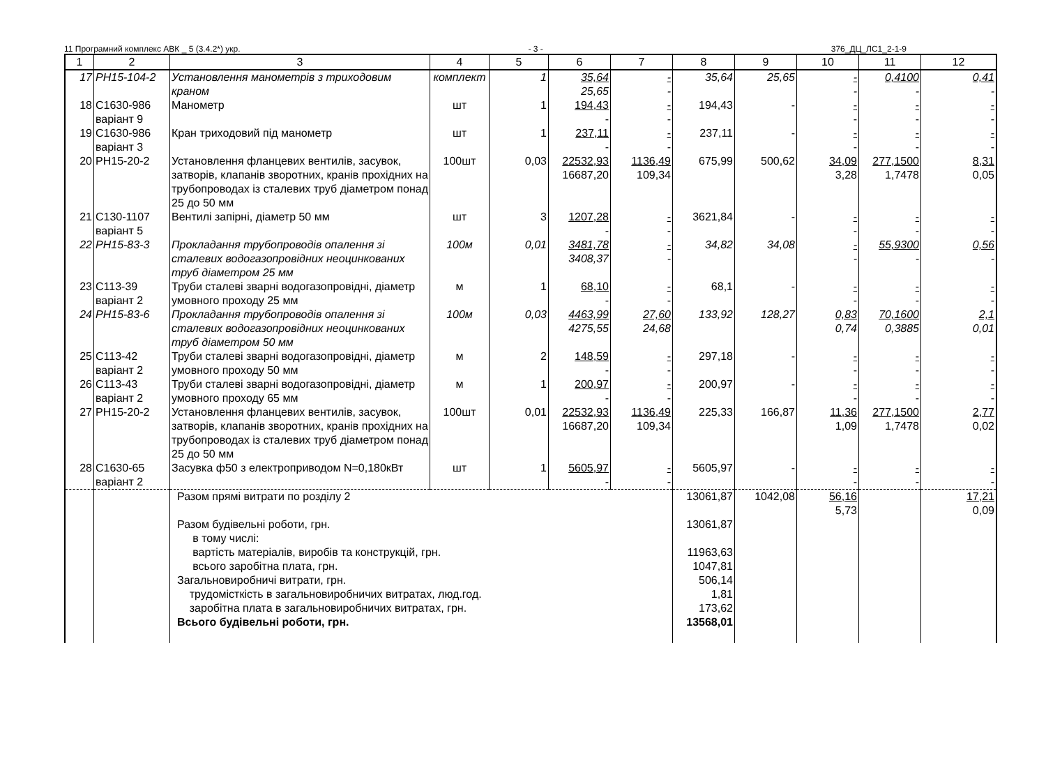11 Програмний комплекс АВК _ 5 (3.4.2*) укр. - 3 - 376_ДЦ_ЛС1_2-1-9
| 1 | 2 | 3 | 4 | 5 | 6 | 7 | 8 | 9 | 10 | 11 | 12 |
| --- | --- | --- | --- | --- | --- | --- | --- | --- | --- | --- | --- |
| 17 | РН15-104-2 | Установлення манометрів з триходовим краном | комплект | 1 | 35,64 25,65 | - - | 35,64 | 25,65 | - - | 0,4100 - | 0,41 - |
| 18 | С1630-986 варіант 9 | Манометр | шт | 1 | 194,43 - | - - | 194,43 | - | - - | - - | - - |
| 19 | С1630-986 варіант 3 | Кран триходовий під манометр | шт | 1 | 237,11 - | - - | 237,11 | - | - - | - - | - - |
| 20 | РН15-20-2 | Установлення фланцевих вентилів, засувок, затворів, клапанів зворотних, кранів прохідних на трубопроводах із сталевих труб діаметром понад 25 до 50 мм | 100шт | 0,03 | 22532,93 16687,20 | 1136,49 109,34 | 675,99 | 500,62 | 34,09 3,28 | 277,1500 1,7478 | 8,31 0,05 |
| 21 | С130-1107 варіант 5 | Вентилі запірні, діаметр 50 мм | шт | 3 | 1207,28 - | - - | 3621,84 | - | - - | - - | - - |
| 22 | РН15-83-3 | Прокладання трубопроводів опалення зі сталевих водогазопровідних неоцинкованих труб діаметром 25 мм | 100м | 0,01 | 3481,78 3408,37 | - - | 34,82 | 34,08 | - - | 55,9300 - | 0,56 - |
| 23 | С113-39 варіант 2 | Труби сталеві зварні водогазопровідні, діаметр умовного проходу 25 мм | м | 1 | 68,10 - | - - | 68,1 | - | - - | - - | - - |
| 24 | РН15-83-6 | Прокладання трубопроводів опалення зі сталевих водогазопровідних неоцинкованих труб діаметром 50 мм | 100м | 0,03 | 4463,99 4275,55 | 27,60 24,68 | 133,92 | 128,27 | 0,83 0,74 | 70,1600 0,3885 | 2,1 0,01 |
| 25 | С113-42 варіант 2 | Труби сталеві зварні водогазопровідні, діаметр умовного проходу 50 мм | м | 2 | 148,59 - | - - | 297,18 | - | - - | - - | - - |
| 26 | С113-43 варіант 2 | Труби сталеві зварні водогазопровідні, діаметр умовного проходу 65 мм | м | 1 | 200,97 - | - - | 200,97 | - | - - | - - | - - |
| 27 | РН15-20-2 | Установлення фланцевих вентилів, засувок, затворів, клапанів зворотних, кранів прохідних на трубопроводах із сталевих труб діаметром понад 25 до 50 мм | 100шт | 0,01 | 22532,93 16687,20 | 1136,49 109,34 | 225,33 | 166,87 | 11,36 1,09 | 277,1500 1,7478 | 2,77 0,02 |
| 28 | С1630-65 варіант 2 | Засувка ф50 з електроприводом N=0,180кВт | шт | 1 | 5605,97 - | - - | 5605,97 | - | - - | - - | - - |
| | | Разом прямі витрати по розділу 2 Разом будівельні роботи, грн. в тому числі: вартість матеріалів, виробів та конструкцій, грн. всього заробітна плата, грн. Загальновиробничі витрати, грн. трудомісткість в загальновиробничих витратах, люд.год. заробітна плата в загальновиробничих витратах, грн. Всього будівельні роботи, грн. | | | | | 13061,87 13061,87 11963,63 1047,81 506,14 1,81 173,62 13568,01 | 1042,08 | 56,16 5,73 | | 17,21 0,09 |